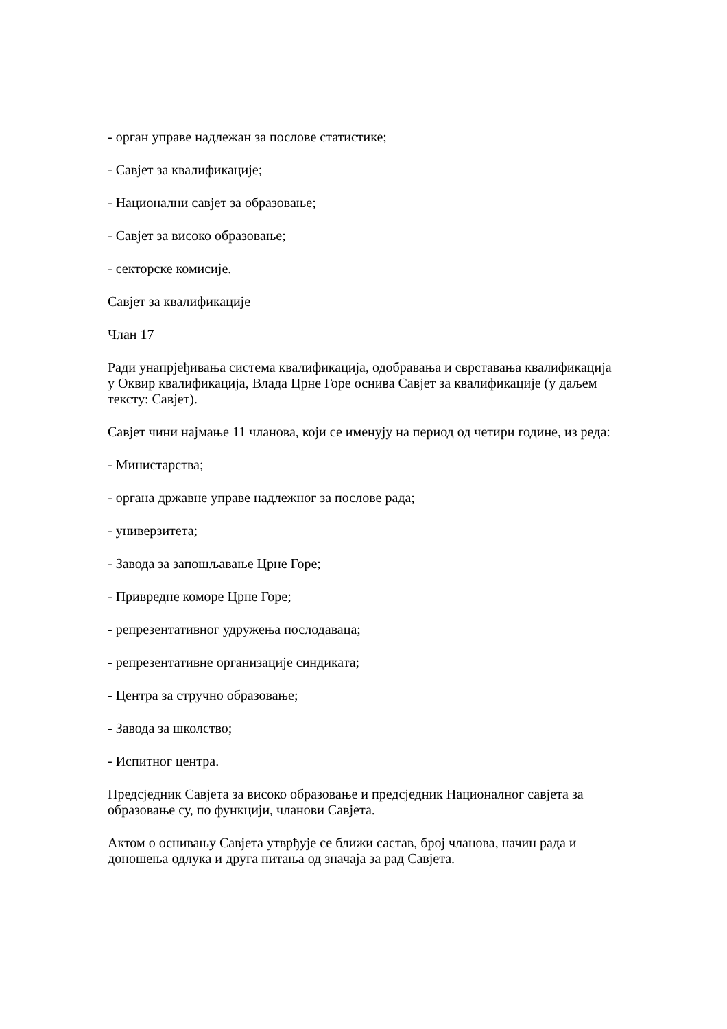- орган управе надлежан за послове статистике;
- Савјет за квалификације;
- Национални савјет за образовање;
- Савјет за високо образовање;
- секторске комисије.
Савјет за квалификације
Члан 17
Ради унапрјеђивања система квалификација, одобравања и сврставања квалификација у Оквир квалификација, Влада Црне Горе оснива Савјет за квалификације (у даљем тексту: Савјет).
Савјет чини најмање 11 чланова, који се именују на период од четири године, из реда:
- Министарства;
- органа државне управе надлежног за послове рада;
- универзитета;
- Завода за запошљавање Црне Горе;
- Привредне коморе Црне Горе;
- репрезентативног удружења послодаваца;
- репрезентативне организације синдиката;
- Центра за стручно образовање;
- Завода за школство;
- Испитног центра.
Предсједник Савјета за високо образовање и предсједник Националног савјета за образовање су, по функцији, чланови Савјета.
Актом о оснивању Савјета утврђује се ближи састав, број чланова, начин рада и доношења одлука и друга питања од значаја за рад Савјета.